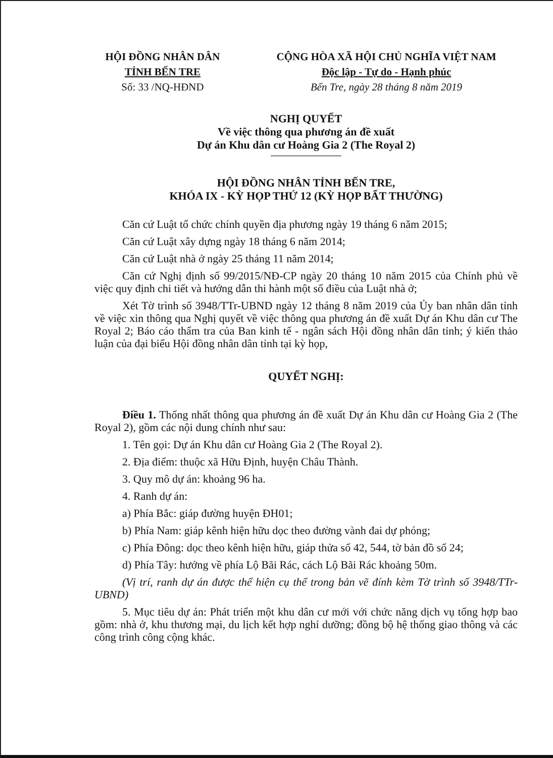HỘI ĐỒNG NHÂN DÂN
TỈNH BẾN TRE
Số: 33 /NQ-HĐND
CỘNG HÒA XÃ HỘI CHỦ NGHĨA VIỆT NAM
Độc lập - Tự do - Hạnh phúc
Bến Tre, ngày 28 tháng 8 năm 2019
NGHỊ QUYẾT
Về việc thông qua phương án đề xuất
Dự án Khu dân cư Hoàng Gia 2 (The Royal 2)
HỘI ĐỒNG NHÂN TỈNH BẾN TRE,
KHÓA IX - KỲ HỌP THỨ 12 (KỲ HỌP BẤT THƯỜNG)
Căn cứ Luật tổ chức chính quyền địa phương ngày 19 tháng 6 năm 2015;
Căn cứ Luật xây dựng ngày 18 tháng 6 năm 2014;
Căn cứ Luật nhà ở ngày 25 tháng 11 năm 2014;
Căn cứ Nghị định số 99/2015/NĐ-CP ngày 20 tháng 10 năm 2015 của Chính phủ về việc quy định chi tiết và hướng dẫn thi hành một số điều của Luật nhà ở;
Xét Tờ trình số 3948/TTr-UBND ngày 12 tháng 8 năm 2019 của Ủy ban nhân dân tỉnh về việc xin thông qua Nghị quyết về việc thông qua phương án đề xuất Dự án Khu dân cư The Royal 2; Báo cáo thẩm tra của Ban kinh tế - ngân sách Hội đồng nhân dân tỉnh; ý kiến thảo luận của đại biểu Hội đồng nhân dân tỉnh tại kỳ họp,
QUYẾT NGHỊ:
Điều 1. Thống nhất thông qua phương án đề xuất Dự án Khu dân cư Hoàng Gia 2 (The Royal 2), gồm các nội dung chính như sau:
1. Tên gọi: Dự án Khu dân cư Hoàng Gia 2 (The Royal 2).
2. Địa điểm: thuộc xã Hữu Định, huyện Châu Thành.
3. Quy mô dự án: khoảng 96 ha.
4. Ranh dự án:
a) Phía Bắc: giáp đường huyện ĐH01;
b) Phía Nam: giáp kênh hiện hữu dọc theo đường vành đai dự phóng;
c) Phía Đông: dọc theo kênh hiện hữu, giáp thửa số 42, 544, tờ bản đồ số 24;
d) Phía Tây: hướng về phía Lộ Bãi Rác, cách Lộ Bãi Rác khoảng 50m.
(Vị trí, ranh dự án được thể hiện cụ thể trong bản vẽ đính kèm Tờ trình số 3948/TTr-UBND)
5. Mục tiêu dự án: Phát triển một khu dân cư mới với chức năng dịch vụ tổng hợp bao gồm: nhà ở, khu thương mại, du lịch kết hợp nghỉ dưỡng; đồng bộ hệ thống giao thông và các công trình công cộng khác.